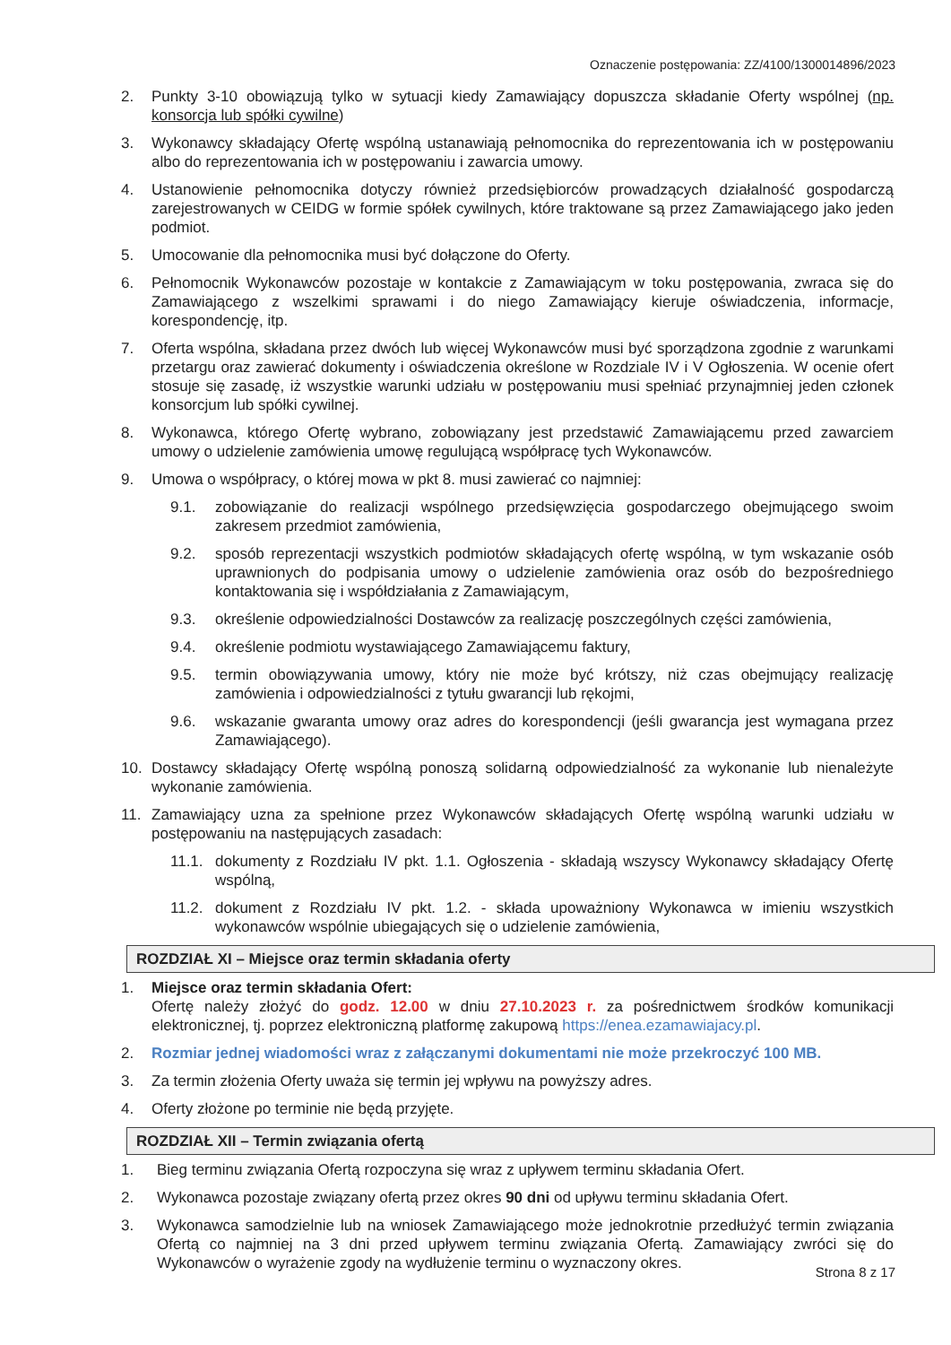Oznaczenie postępowania: ZZ/4100/1300014896/2023
2. Punkty 3-10 obowiązują tylko w sytuacji kiedy Zamawiający dopuszcza składanie Oferty wspólnej (np. konsorcja lub spółki cywilne)
3. Wykonawcy składający Ofertę wspólną ustanawiają pełnomocnika do reprezentowania ich w postępowaniu albo do reprezentowania ich w postępowaniu i zawarcia umowy.
4. Ustanowienie pełnomocnika dotyczy również przedsiębiorców prowadzących działalność gospodarczą zarejestrowanych w CEIDG w formie spółek cywilnych, które traktowane są przez Zamawiającego jako jeden podmiot.
5. Umocowanie dla pełnomocnika musi być dołączone do Oferty.
6. Pełnomocnik Wykonawców pozostaje w kontakcie z Zamawiającym w toku postępowania, zwraca się do Zamawiającego z wszelkimi sprawami i do niego Zamawiający kieruje oświadczenia, informacje, korespondencję, itp.
7. Oferta wspólna, składana przez dwóch lub więcej Wykonawców musi być sporządzona zgodnie z warunkami przetargu oraz zawierać dokumenty i oświadczenia określone w Rozdziale IV i V Ogłoszenia. W ocenie ofert stosuje się zasadę, iż wszystkie warunki udziału w postępowaniu musi spełniać przynajmniej jeden członek konsorcjum lub spółki cywilnej.
8. Wykonawca, którego Ofertę wybrano, zobowiązany jest przedstawić Zamawiającemu przed zawarciem umowy o udzielenie zamówienia umowę regulującą współpracę tych Wykonawców.
9. Umowa o współpracy, o której mowa w pkt 8. musi zawierać co najmniej:
9.1. zobowiązanie do realizacji wspólnego przedsięwzięcia gospodarczego obejmującego swoim zakresem przedmiot zamówienia,
9.2. sposób reprezentacji wszystkich podmiotów składających ofertę wspólną, w tym wskazanie osób uprawnionych do podpisania umowy o udzielenie zamówienia oraz osób do bezpośredniego kontaktowania się i współdziałania z Zamawiającym,
9.3. określenie odpowiedzialności Dostawców za realizację poszczególnych części zamówienia,
9.4. określenie podmiotu wystawiającego Zamawiającemu faktury,
9.5. termin obowiązywania umowy, który nie może być krótszy, niż czas obejmujący realizację zamówienia i odpowiedzialności z tytułu gwarancji lub rękojmi,
9.6. wskazanie gwaranta umowy oraz adres do korespondencji (jeśli gwarancja jest wymagana przez Zamawiającego).
10. Dostawcy składający Ofertę wspólną ponoszą solidarną odpowiedzialność za wykonanie lub nienależyte wykonanie zamówienia.
11. Zamawiający uzna za spełnione przez Wykonawców składających Ofertę wspólną warunki udziału w postępowaniu na następujących zasadach:
11.1. dokumenty z Rozdziału IV pkt. 1.1. Ogłoszenia - składają wszyscy Wykonawcy składający Ofertę wspólną,
11.2. dokument z Rozdziału IV pkt. 1.2. - składa upoważniony Wykonawca w imieniu wszystkich wykonawców wspólnie ubiegających się o udzielenie zamówienia,
ROZDZIAŁ XI – Miejsce oraz termin składania oferty
1. Miejsce oraz termin składania Ofert:
Ofertę należy złożyć do godz. 12.00 w dniu 27.10.2023 r. za pośrednictwem środków komunikacji elektronicznej, tj. poprzez elektroniczną platformę zakupową https://enea.ezamawiajacy.pl.
2. Rozmiar jednej wiadomości wraz z załączanymi dokumentami nie może przekroczyć 100 MB.
3. Za termin złożenia Oferty uważa się termin jej wpływu na powyższy adres.
4. Oferty złożone po terminie nie będą przyjęte.
ROZDZIAŁ XII – Termin związania ofertą
1. Bieg terminu związania Ofertą rozpoczyna się wraz z upływem terminu składania Ofert.
2. Wykonawca pozostaje związany ofertą przez okres 90 dni od upływu terminu składania Ofert.
3. Wykonawca samodzielnie lub na wniosek Zamawiającego może jednokrotnie przedłużyć termin związania Ofertą co najmniej na 3 dni przed upływem terminu związania Ofertą. Zamawiający zwróci się do Wykonawców o wyrażenie zgody na wydłużenie terminu o wyznaczony okres.
Strona 8 z 17